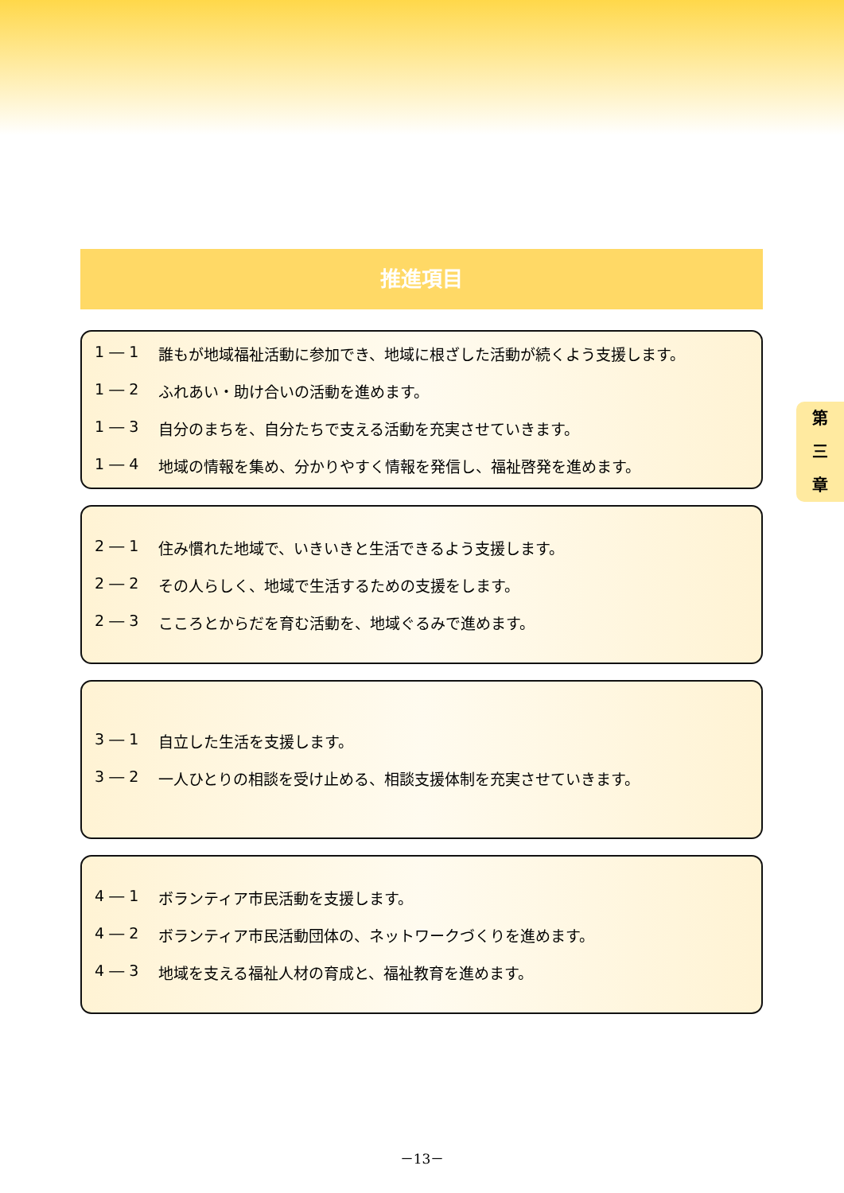推進項目
1 ― 1 誰もが地域福祉活動に参加でき、地域に根ざした活動が続くよう支援します。
1 ― 2 ふれあい・助け合いの活動を進めます。
1 ― 3 自分のまちを、自分たちで支える活動を充実させていきます。
1 ― 4 地域の情報を集め、分かりやすく情報を発信し、福祉啓発を進めます。
2 ― 1 住み慣れた地域で、いきいきと生活できるよう支援します。
2 ― 2 その人らしく、地域で生活するための支援をします。
2 ― 3 こころとからだを育む活動を、地域ぐるみで進めます。
3 ― 1 自立した生活を支援します。
3 ― 2 一人ひとりの相談を受け止める、相談支援体制を充実させていきます。
4 ― 1 ボランティア市民活動を支援します。
4 ― 2 ボランティア市民活動団体の、ネットワークづくりを進めます。
4 ― 3 地域を支える福祉人材の育成と、福祉教育を進めます。
第
三
章
－13－